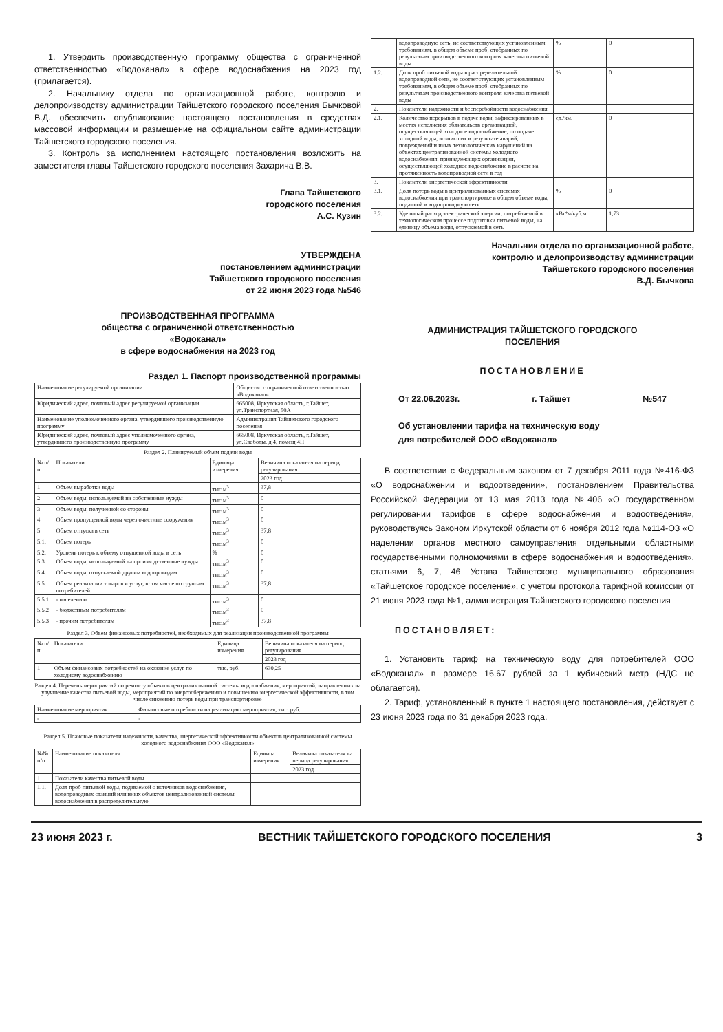1. Утвердить производственную программу общества с ограниченной ответственностью «Водоканал» в сфере водоснабжения на 2023 год (прилагается).
2. Начальнику отдела по организационной работе, контролю и делопроизводству администрации Тайшетского городского поселения Бычковой В.Д. обеспечить опубликование настоящего постановления в средствах массовой информации и размещение на официальном сайте администрации Тайшетского городского поселения.
3. Контроль за исполнением настоящего постановления возложить на заместителя главы Тайшетского городского поселения Захарича В.В.
Глава Тайшетского
городского поселения
А.С. Кузин
УТВЕРЖДЕНА
постановлением администрации
Тайшетского городского поселения
от 22 июня 2023 года №546
ПРОИЗВОДСТВЕННАЯ ПРОГРАММА
общества с ограниченной ответственностью
«Водоканал»
в сфере водоснабжения на 2023 год
Раздел 1. Паспорт производственной программы
| Наименование регулируемой организации | Общество с ограниченной ответственностью «Водоканал» |
| Юридический адрес, почтовый адрес регулируемой организации | 665008, Иркутская область, г.Тайшет, ул.Транспортная, 50А |
| Наименование уполномоченного органа, утвердившего производственную программу | Администрация Тайшетского городского поселения |
| Юридический адрес, почтовый адрес уполномоченного органа, утвердившего производственную программу | 665008, Иркутская область, г.Тайшет, ул.Свободы, д.4, помещ.4Н |
Раздел 2. Планируемый объем подачи воды
| № п/п | Показатели | Единица измерения | Величина показателя на период регулирования |
| --- | --- | --- | --- |
| | | | 2023 год |
| 1 | Объем выработки воды | тыс.м<sup>3</sup> | 37,8 |
| 2 | Объем воды, используемой на собственные нужды | тыс.м<sup>3</sup> | 0 |
| 3 | Объем воды, полученной со стороны | тыс.м<sup>3</sup> | 0 |
| 4 | Объем пропущенной воды через очистные сооружения | тыс.м<sup>3</sup> | 0 |
| 5 | Объем отпуска в сеть | тыс.м<sup>3</sup> | 37,8 |
| 5.1. | Объем потерь | тыс.м<sup>3</sup> | 0 |
| 5.2. | Уровень потерь к объему отпущенной воды в сеть | % | 0 |
| 5.3. | Объем воды, используемый на производственные нужды | тыс.м<sup>3</sup> | 0 |
| 5.4. | Объем воды, отпускаемой другим водопроводам | тыс.м<sup>3</sup> | 0 |
| 5.5. | Объем реализации товаров и услуг, в том числе по группам потребителей: | тыс.м<sup>3</sup> | 37,8 |
| 5.5.1 | - населению | тыс.м<sup>3</sup> | 0 |
| 5.5.2 | - бюджетным потребителям | тыс.м<sup>3</sup> | 0 |
| 5.5.3 | - прочим потребителям | тыс.м<sup>3</sup> | 37,8 |
Раздел 3. Объем финансовых потребностей, необходимых для реализации производственной программы
| № п/п | Показатели | Единица измерения | Величина показателя на период регулирования |
| --- | --- | --- | --- |
| | | | 2023 год |
| 1 | Объем финансовых потребностей на оказание услуг по холодному водоснабжению | тыс. руб. | 630,25 |
Раздел 4. Перечень мероприятий по ремонту объектов централизованной системы водоснабжения, мероприятий, направленных на улучшение качества питьевой воды, мероприятий по энергосбережению и повышению энергетической эффективности, в том числе снижению потерь воды при транспортировке
| Наименование мероприятия | Финансовые потребности на реализацию мероприятия, тыс. руб. |
| --- | --- |
| - | - |
Раздел 5. Плановые показатели надежности, качества, энергетической эффективности объектов централизованной системы холодного водоснабжения ООО «Водоканал»
| №№ п/п | Наименование показателя | Единица измерения | Величина показателя на период регулирования |
| --- | --- | --- | --- |
| | | | 2023 год |
| 1. | Показатели качества питьевой воды | | |
| 1.1. | Доля проб питьевой воды, подаваемой с источников водоснабжения, водопроводных станций или иных объектов централизованной системы водоснабжения в распределительную | | |
| | водопроводную сеть, не соответствующих установленным требованиям, в общем объеме проб, отобранных по результатам производственного контроля качества питьевой воды | % | 0 |
| 1.2. | Доля проб питьевой воды в распределительной водопроводной сети, не соответствующих установленным требованиям, в общем объеме проб, отобранных по результатам производственного контроля качества питьевой воды | % | 0 |
| 2. | Показатели надежности и бесперебойности водоснабжения | | |
| 2.1. | Количество перерывов в подаче воды, зафиксированных в местах исполнения обязательств организацией, осуществляющей холодное водоснабжение, по подаче холодной воды, возникших в результате аварий, повреждений и иных технологических нарушений на объектах централизованной системы холодного водоснабжения, принадлежащих организации, осуществляющей холодное водоснабжение в расчете на протяженность водопроводной сети в год | ед./км. | 0 |
| 3. | Показатели энергетической эффективности | | |
| 3.1. | Доля потерь воды в централизованных системах водоснабжения при транспортировке в общем объеме воды, поданной в водопроводную сеть | % | 0 |
| 3.2. | Удельный расход электрической энергии, потребляемой в технологическом процессе подготовки питьевой воды, на единицу объема воды, отпускаемой в сеть | кВт*ч/куб.м. | 1,73 |
Начальник отдела по организационной работе,
контролю и делопроизводству администрации
Тайшетского городского поселения
В.Д. Бычкова
АДМИНИСТРАЦИЯ ТАЙШЕТСКОГО ГОРОДСКОГО
ПОСЕЛЕНИЯ
ПОСТАНОВЛЕНИЕ
От 22.06.2023г. г. Тайшет №547
Об установлении тарифа на техническую воду
для потребителей ООО «Водоканал»
В соответствии с Федеральным законом от 7 декабря 2011 года №416-ФЗ «О водоснабжении и водоотведении», постановлением Правительства Российской Федерации от 13 мая 2013 года №406 «О государственном регулировании тарифов в сфере водоснабжения и водоотведения», руководствуясь Законом Иркутской области от 6 ноября 2012 года №114-ОЗ «О наделении органов местного самоуправления отдельными областными государственными полномочиями в сфере водоснабжения и водоотведения», статьями 6, 7, 46 Устава Тайшетского муниципального образования «Тайшетское городское поселение», с учетом протокола тарифной комиссии от 21 июня 2023 года №1, администрация Тайшетского городского поселения
ПОСТАНОВЛЯЕТ:
1. Установить тариф на техническую воду для потребителей ООО «Водоканал» в размере 16,67 рублей за 1 кубический метр (НДС не облагается).
2. Тариф, установленный в пункте 1 настоящего постановления, действует с 23 июня 2023 года по 31 декабря 2023 года.
23 июня 2023 г. ВЕСТНИК ТАЙШЕТСКОГО ГОРОДСКОГО ПОСЕЛЕНИЯ 3